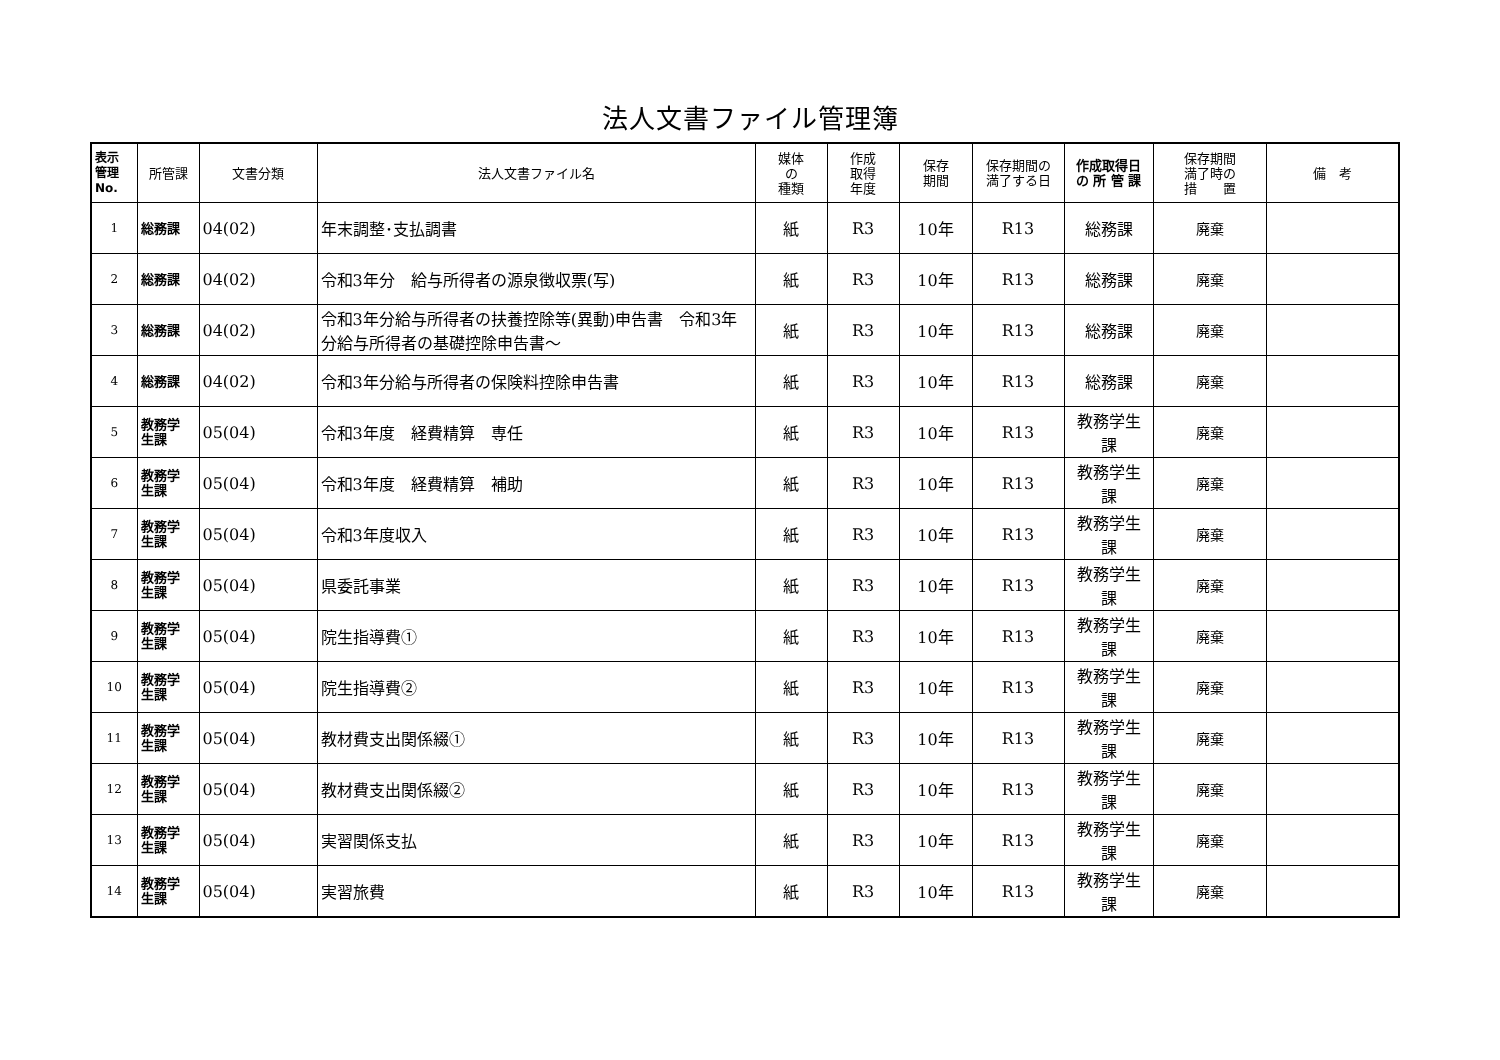法人文書ファイル管理簿
| 表示 管理 No. | 所管課 | 文書分類 | 法人文書ファイル名 | 媒体 の 種類 | 作成 取得 年度 | 保存 期間 | 保存期間の 満了する日 | 作成取得日 の 所 管 課 | 保存期間 満了時の 措 置 | 備 考 |
| --- | --- | --- | --- | --- | --- | --- | --- | --- | --- | --- |
| 1 | 総務課 | 04(02) | 年末調整･支払調書 | 紙 | R3 | 10年 | R13 | 総務課 | 廃棄 | |
| 2 | 総務課 | 04(02) | 令和3年分 給与所得者の源泉徴収票(写) | 紙 | R3 | 10年 | R13 | 総務課 | 廃棄 | |
| 3 | 総務課 | 04(02) | 令和3年分給与所得者の扶養控除等(異動)申告書 令和3年分給与所得者の基礎控除申告書～ | 紙 | R3 | 10年 | R13 | 総務課 | 廃棄 | |
| 4 | 総務課 | 04(02) | 令和3年分給与所得者の保険料控除申告書 | 紙 | R3 | 10年 | R13 | 総務課 | 廃棄 | |
| 5 | 教務学 生課 | 05(04) | 令和3年度 経費精算 専任 | 紙 | R3 | 10年 | R13 | 教務学生 課 | 廃棄 | |
| 6 | 教務学 生課 | 05(04) | 令和3年度 経費精算 補助 | 紙 | R3 | 10年 | R13 | 教務学生 課 | 廃棄 | |
| 7 | 教務学 生課 | 05(04) | 令和3年度収入 | 紙 | R3 | 10年 | R13 | 教務学生 課 | 廃棄 | |
| 8 | 教務学 生課 | 05(04) | 県委託事業 | 紙 | R3 | 10年 | R13 | 教務学生 課 | 廃棄 | |
| 9 | 教務学 生課 | 05(04) | 院生指導費① | 紙 | R3 | 10年 | R13 | 教務学生 課 | 廃棄 | |
| 10 | 教務学 生課 | 05(04) | 院生指導費② | 紙 | R3 | 10年 | R13 | 教務学生 課 | 廃棄 | |
| 11 | 教務学 生課 | 05(04) | 教材費支出関係綴① | 紙 | R3 | 10年 | R13 | 教務学生 課 | 廃棄 | |
| 12 | 教務学 生課 | 05(04) | 教材費支出関係綴② | 紙 | R3 | 10年 | R13 | 教務学生 課 | 廃棄 | |
| 13 | 教務学 生課 | 05(04) | 実習関係支払 | 紙 | R3 | 10年 | R13 | 教務学生 課 | 廃棄 | |
| 14 | 教務学 生課 | 05(04) | 実習旅費 | 紙 | R3 | 10年 | R13 | 教務学生 課 | 廃棄 | |